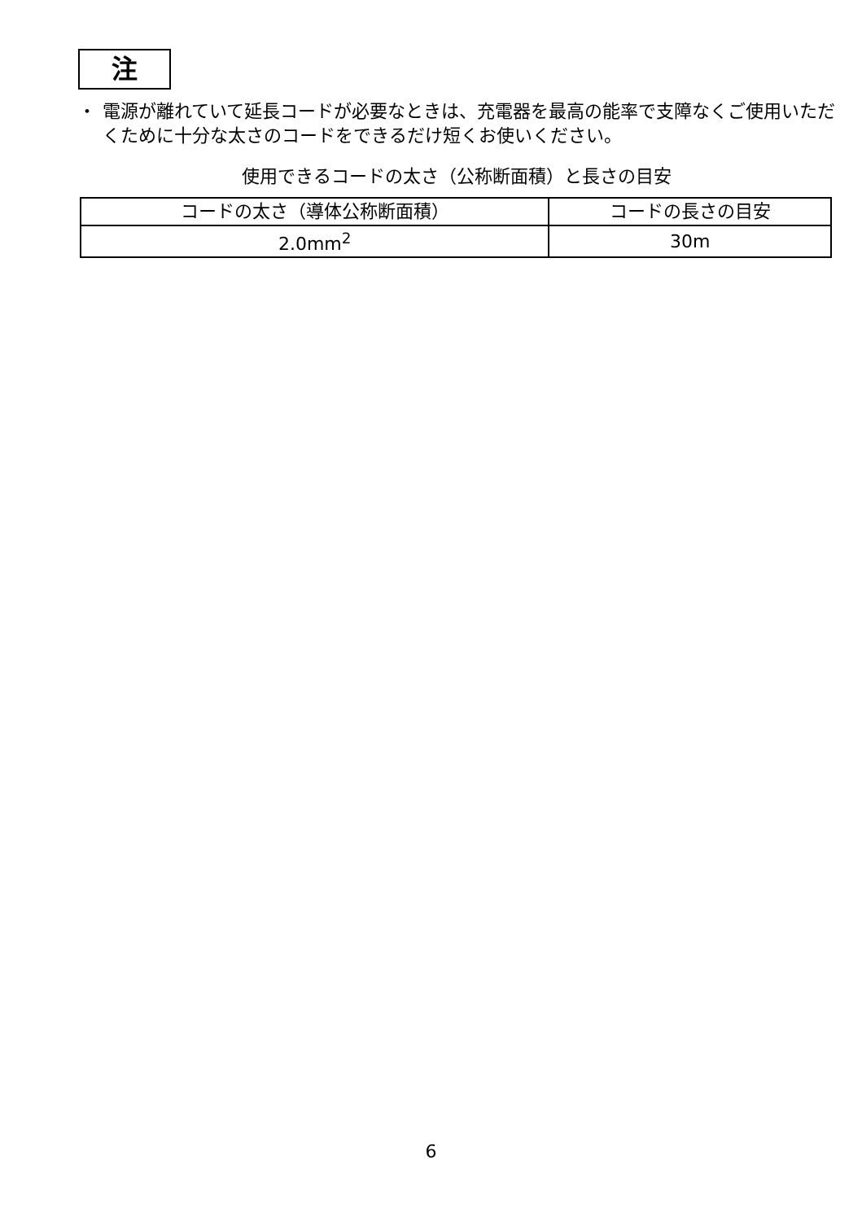注
・ 電源が離れていて延長コードが必要なときは、充電器を最高の能率で支障なくご使用いただくために十分な太さのコードをできるだけ短くお使いください。
使用できるコードの太さ（公称断面積）と長さの目安
| コードの太さ（導体公称断面積） | コードの長さの目安 |
| --- | --- |
| 2.0mm<sup>2</sup> | 30m |
6